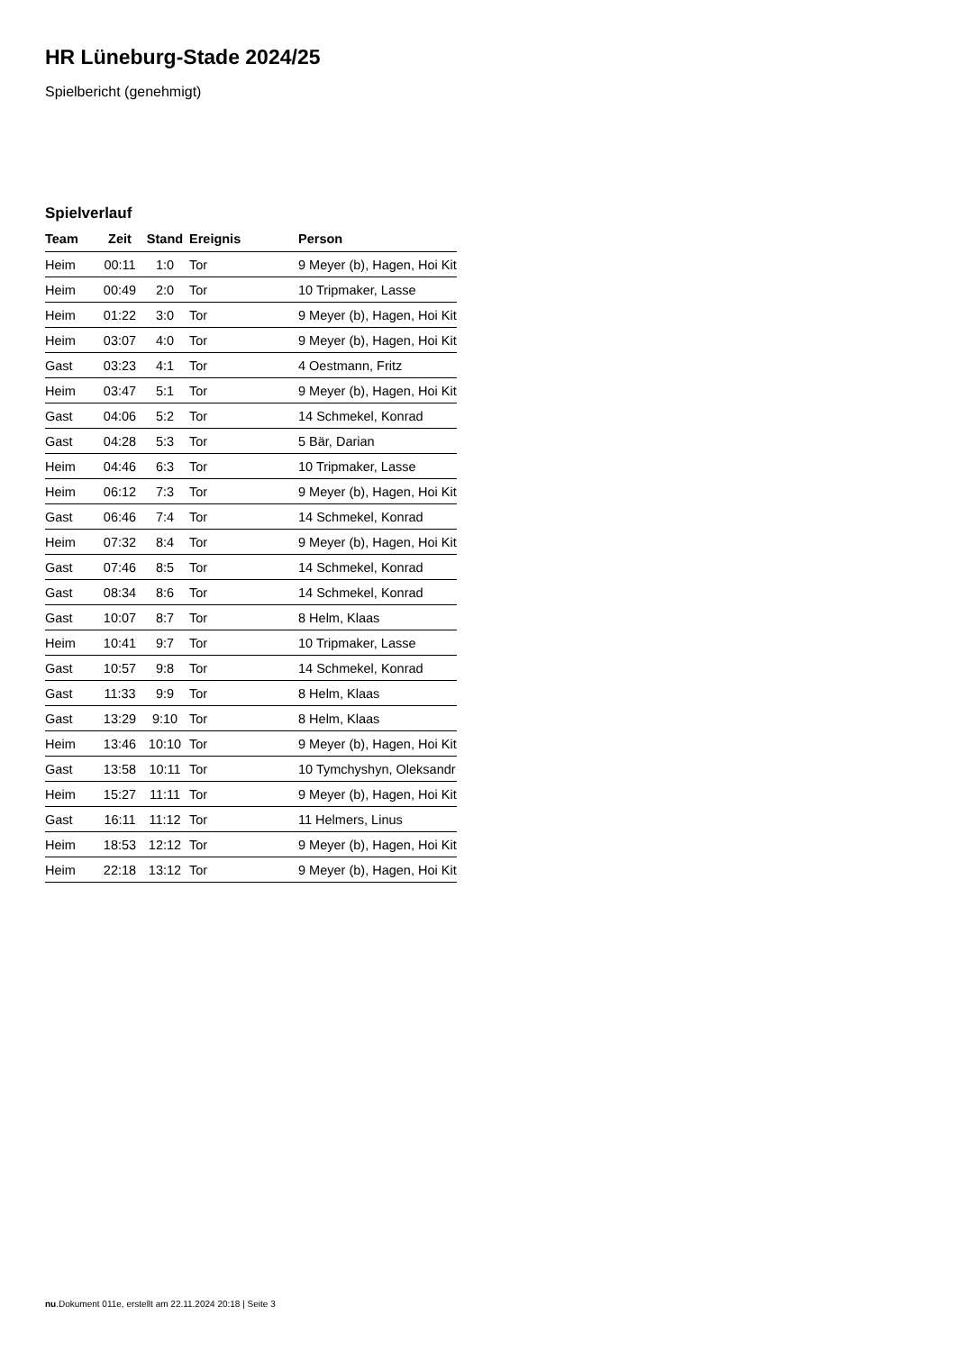HR Lüneburg-Stade 2024/25
Spielbericht (genehmigt)
Spielverlauf
| Team | Zeit | Stand | Ereignis | Person |
| --- | --- | --- | --- | --- |
| Heim | 00:11 | 1:0 | Tor | 9 Meyer (b), Hagen, Hoi Kit |
| Heim | 00:49 | 2:0 | Tor | 10 Tripmaker, Lasse |
| Heim | 01:22 | 3:0 | Tor | 9 Meyer (b), Hagen, Hoi Kit |
| Heim | 03:07 | 4:0 | Tor | 9 Meyer (b), Hagen, Hoi Kit |
| Gast | 03:23 | 4:1 | Tor | 4 Oestmann, Fritz |
| Heim | 03:47 | 5:1 | Tor | 9 Meyer (b), Hagen, Hoi Kit |
| Gast | 04:06 | 5:2 | Tor | 14 Schmekel, Konrad |
| Gast | 04:28 | 5:3 | Tor | 5 Bär, Darian |
| Heim | 04:46 | 6:3 | Tor | 10 Tripmaker, Lasse |
| Heim | 06:12 | 7:3 | Tor | 9 Meyer (b), Hagen, Hoi Kit |
| Gast | 06:46 | 7:4 | Tor | 14 Schmekel, Konrad |
| Heim | 07:32 | 8:4 | Tor | 9 Meyer (b), Hagen, Hoi Kit |
| Gast | 07:46 | 8:5 | Tor | 14 Schmekel, Konrad |
| Gast | 08:34 | 8:6 | Tor | 14 Schmekel, Konrad |
| Gast | 10:07 | 8:7 | Tor | 8 Helm, Klaas |
| Heim | 10:41 | 9:7 | Tor | 10 Tripmaker, Lasse |
| Gast | 10:57 | 9:8 | Tor | 14 Schmekel, Konrad |
| Gast | 11:33 | 9:9 | Tor | 8 Helm, Klaas |
| Gast | 13:29 | 9:10 | Tor | 8 Helm, Klaas |
| Heim | 13:46 | 10:10 | Tor | 9 Meyer (b), Hagen, Hoi Kit |
| Gast | 13:58 | 10:11 | Tor | 10 Tymchyshyn, Oleksandr |
| Heim | 15:27 | 11:11 | Tor | 9 Meyer (b), Hagen, Hoi Kit |
| Gast | 16:11 | 11:12 | Tor | 11 Helmers, Linus |
| Heim | 18:53 | 12:12 | Tor | 9 Meyer (b), Hagen, Hoi Kit |
| Heim | 22:18 | 13:12 | Tor | 9 Meyer (b), Hagen, Hoi Kit |
nu.Dokument 011e, erstellt am 22.11.2024 20:18 | Seite 3